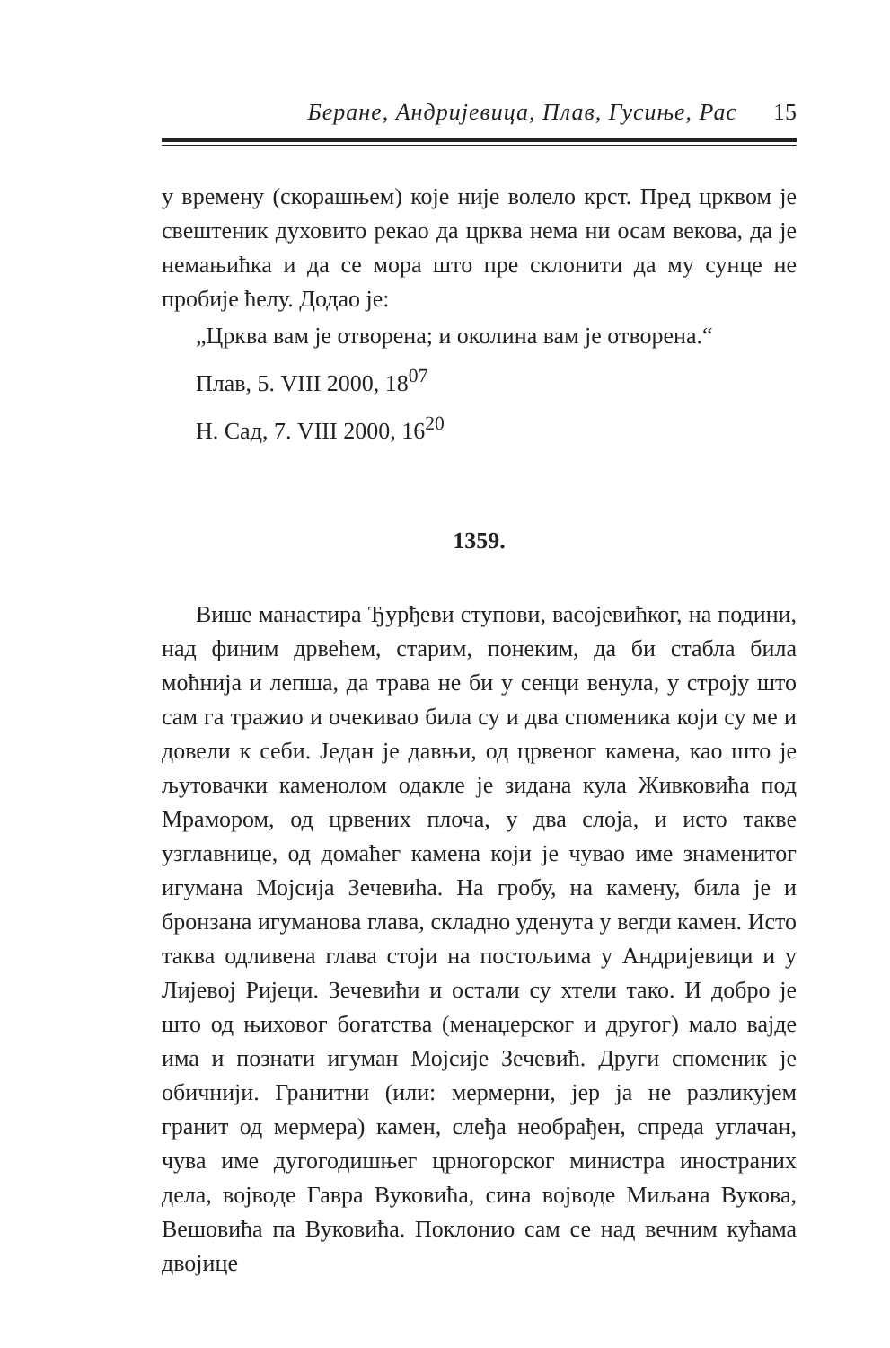Беране, Андријевица, Плав, Гусиње, Рас 15
у времену (скорашњем) које није волело крст. Пред црквом је свештеник духовито рекао да црква нема ни осам векова, да је немањићка и да се мора што пре склонити да му сунце не пробије ћелу. Додао је:
„Црква вам је отворена; и околина вам је отворена.“
Плав, 5. VIII 2000, 18<sup>07</sup>
Н. Сад, 7. VIII 2000, 16<sup>20</sup>
1359.
Више манастира Ђурђеви ступови, васојевићког, на подини, над финим дрвећем, старим, понеким, да би стабла била моћнија и лепша, да трава не би у сенци венула, у строју што сам га тражио и очекивао била су и два споменика који су ме и довели к себи. Један је давњи, од црвеног камена, као што је љутовачки каменолом одакле је зидана кула Живковића под Мрамором, од црвених плоча, у два слоја, и исто такве узглавнице, од домаћег камена који је чувао име знаменитог игумана Мојсија Зечевића. На гробу, на камену, била је и бронзана игуманова глава, складно уденута у вегди камен. Исто таква одливена глава стоји на постољима у Андријевици и у Лијевој Ријеци. Зечевићи и остали су хтели тако. И добро је што од њиховог богатства (менаџерског и другог) мало вајде има и познати игуман Мојсије Зечевић. Други споменик је обичнији. Гранитни (или: мермерни, јер ја не разликујем гранит од мермера) камен, слеђа необрађен, спреда углачан, чува име дугогодишњег црногорског министра иностраних дела, војводе Гавра Вуковића, сина војводе Миљана Вукова, Вешовића па Вуковића. Поклонио сам се над вечним кућама двојице